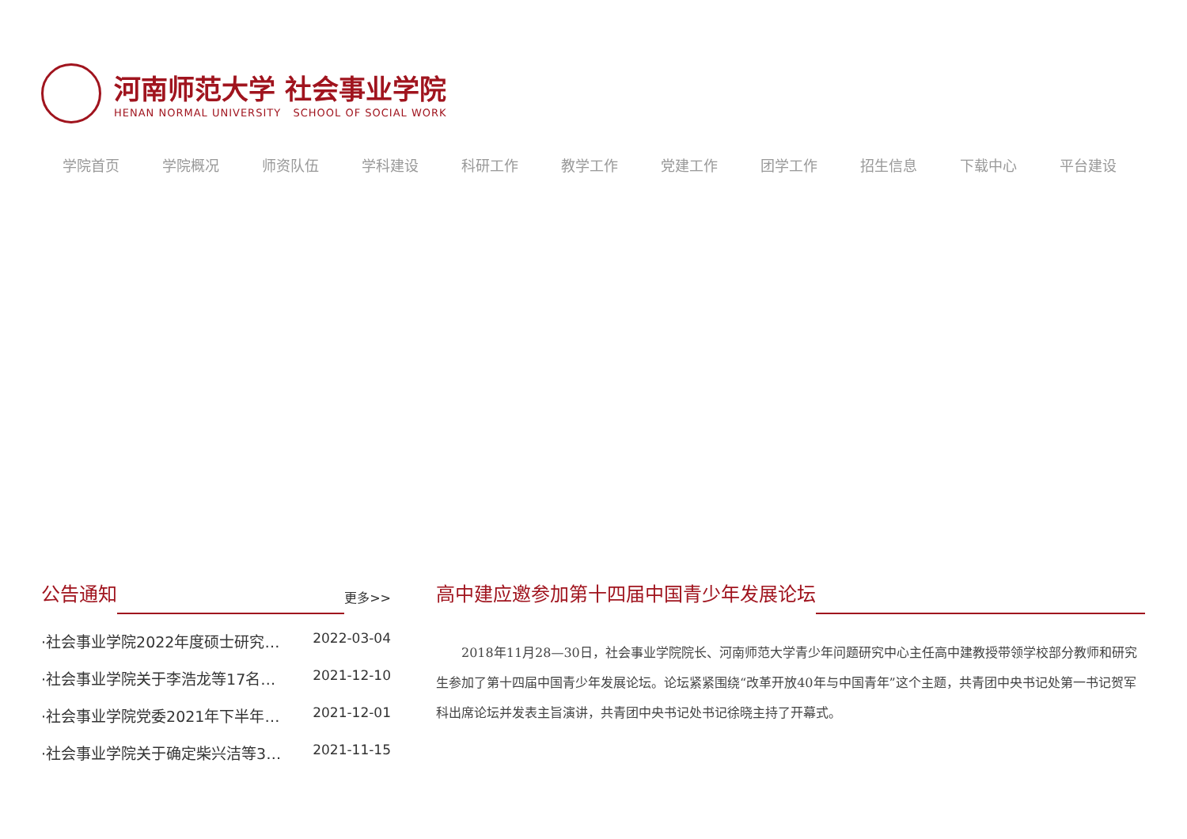河南师范大学 社会事业学院
HENAN NORMAL UNIVERSITY SCHOOL OF SOCIAL WORK
学院首页 学院概况 师资队伍 学科建设 科研工作 教学工作 党建工作 团学工作 招生信息 下载中心 平台建设
公告通知 更多>>
·社会事业学院2022年度硕士研究… 2022-03-04
·社会事业学院关于李浩龙等17名… 2021-12-10
·社会事业学院党委2021年下半年… 2021-12-01
·社会事业学院关于确定柴兴洁等3… 2021-11-15
高中建应邀参加第十四届中国青少年发展论坛
2018年11月28—30日，社会事业学院院长、河南师范大学青少年问题研究中心主任高中建教授带领学校部分教师和研究生参加了第十四届中国青少年发展论坛。论坛紧紧围绕“改革开放40年与中国青年”这个主题，共青团中央书记处第一书记贺军科出席论坛并发表主旨演讲，共青团中央书记处书记徐晓主持了开幕式。